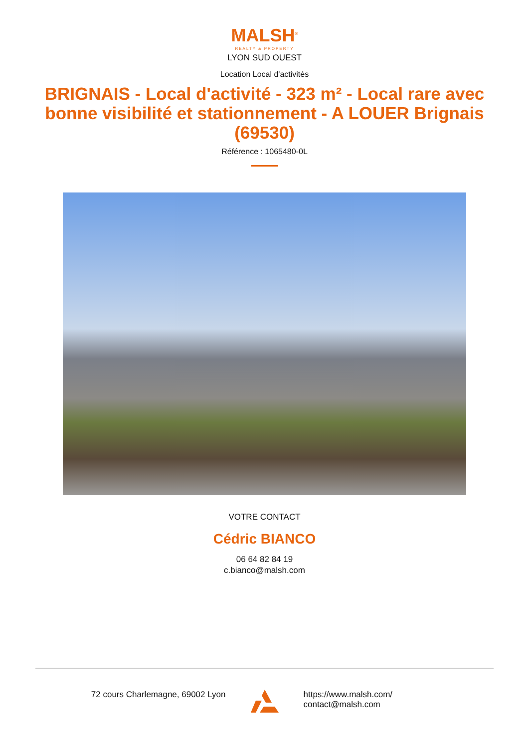MALSH<sup>®</sup>
REALTY & PROPERTY
LYON SUD OUEST
Location Local d'activités
BRIGNAIS - Local d'activité - 323 m² - Local rare avec bonne visibilité et stationnement - A LOUER Brignais (69530)
Référence : 1065480-0L
VOTRE CONTACT
Cédric BIANCO
06 64 82 84 19
c.bianco@malsh.com
72 cours Charlemagne, 69002 Lyon
https://www.malsh.com/
contact@malsh.com